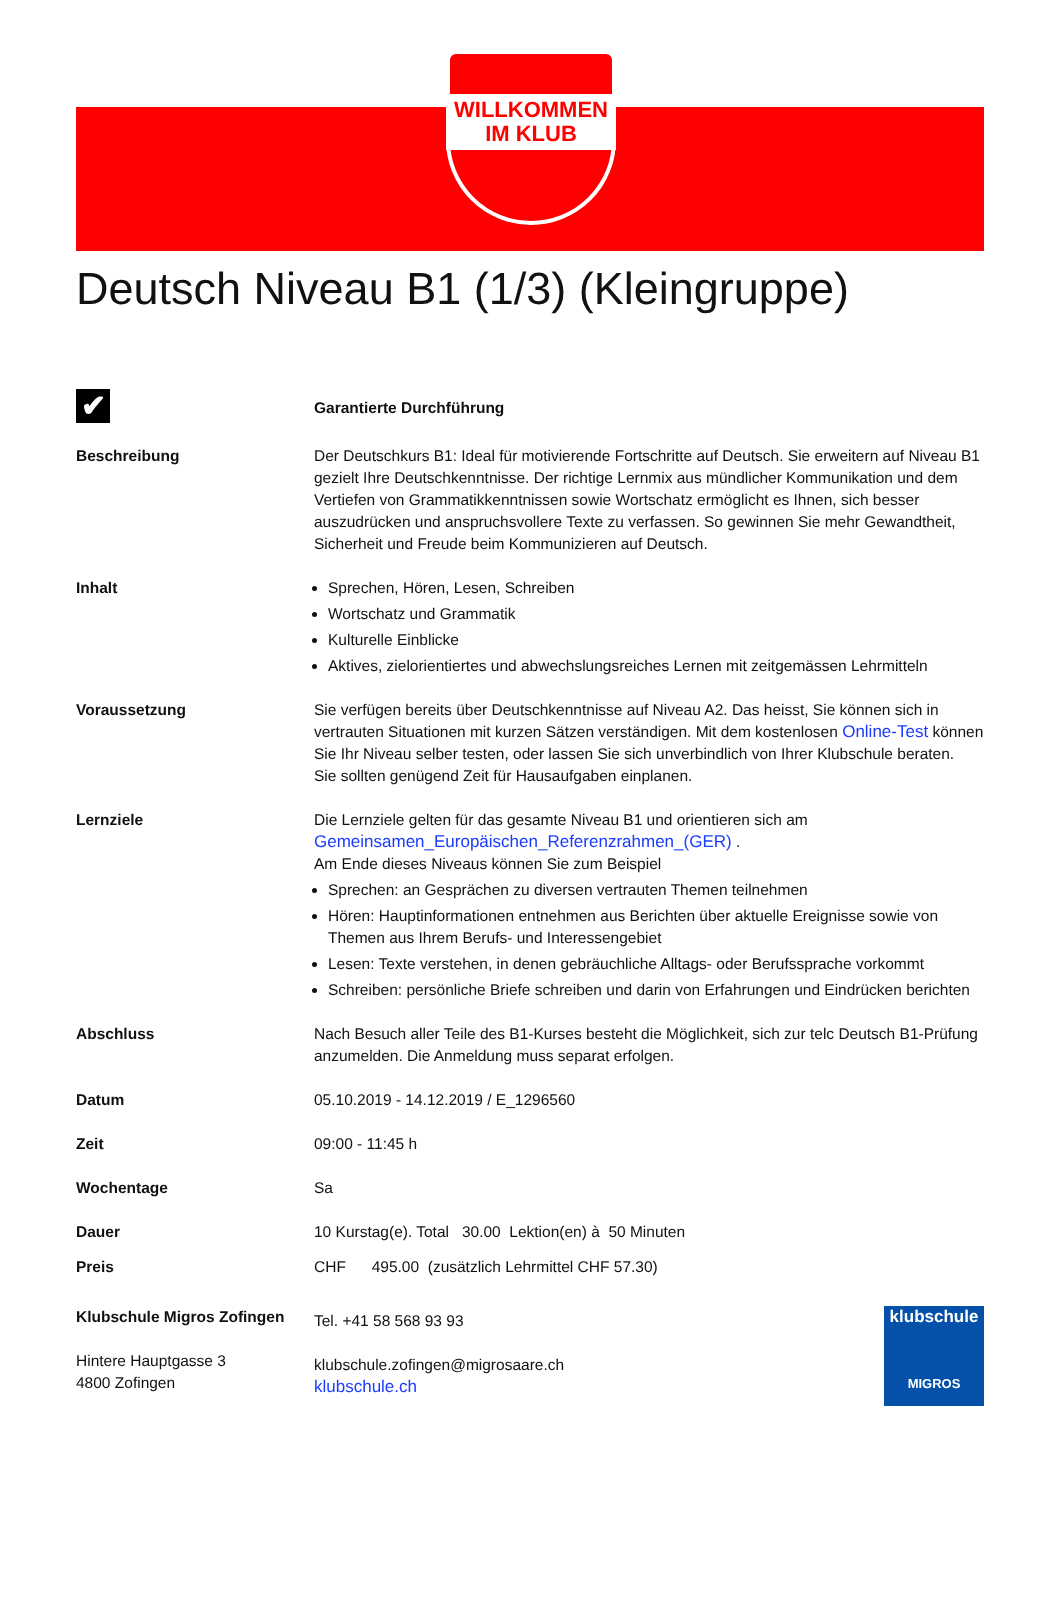WILLKOMMEN
IM KLUB
Deutsch Niveau B1 (1/3) (Kleingruppe)
✔
Garantierte Durchführung
Beschreibung Der Deutschkurs B1: Ideal für motivierende Fortschritte auf Deutsch. Sie erweitern auf Niveau B1 gezielt Ihre Deutschkenntnisse. Der richtige Lernmix aus mündlicher Kommunikation und dem Vertiefen von Grammatikkenntnissen sowie Wortschatz ermöglicht es Ihnen, sich besser auszudrücken und anspruchsvollere Texte zu verfassen. So gewinnen Sie mehr Gewandtheit, Sicherheit und Freude beim Kommunizieren auf Deutsch.
Inhalt Sprechen, Hören, Lesen, Schreiben
Wortschatz und Grammatik
Kulturelle Einblicke
Aktives, zielorientiertes und abwechslungsreiches Lernen mit zeitgemässen Lehrmitteln
Voraussetzung Sie verfügen bereits über Deutschkenntnisse auf Niveau A2. Das heisst, Sie können sich in vertrauten Situationen mit kurzen Sätzen verständigen. Mit dem kostenlosen Online-Test können Sie Ihr Niveau selber testen, oder lassen Sie sich unverbindlich von Ihrer Klubschule beraten.
Sie sollten genügend Zeit für Hausaufgaben einplanen.
Lernziele Die Lernziele gelten für das gesamte Niveau B1 und orientieren sich am Gemeinsamen_Europäischen_Referenzrahmen_(GER) .
Am Ende dieses Niveaus können Sie zum Beispiel
Sprechen: an Gesprächen zu diversen vertrauten Themen teilnehmen
Hören: Hauptinformationen entnehmen aus Berichten über aktuelle Ereignisse sowie von Themen aus Ihrem Berufs- und Interessengebiet
Lesen: Texte verstehen, in denen gebräuchliche Alltags- oder Berufssprache vorkommt
Schreiben: persönliche Briefe schreiben und darin von Erfahrungen und Eindrücken berichten
Abschluss Nach Besuch aller Teile des B1-Kurses besteht die Möglichkeit, sich zur telc Deutsch B1-Prüfung anzumelden. Die Anmeldung muss separat erfolgen.
Datum 05.10.2019 - 14.12.2019 / E_1296560
Zeit 09:00 - 11:45 h
Wochentage Sa
Dauer 10 Kurstag(e). Total 30.00 Lektion(en) à 50 Minuten
Preis CHF 495.00 (zusätzlich Lehrmittel CHF 57.30)
Klubschule Migros Zofingen
Hintere Hauptgasse 3
4800 Zofingen
Tel. +41 58 568 93 93
klubschule.zofingen@migrosaare.ch
klubschule.ch
klubschule
MIGROS